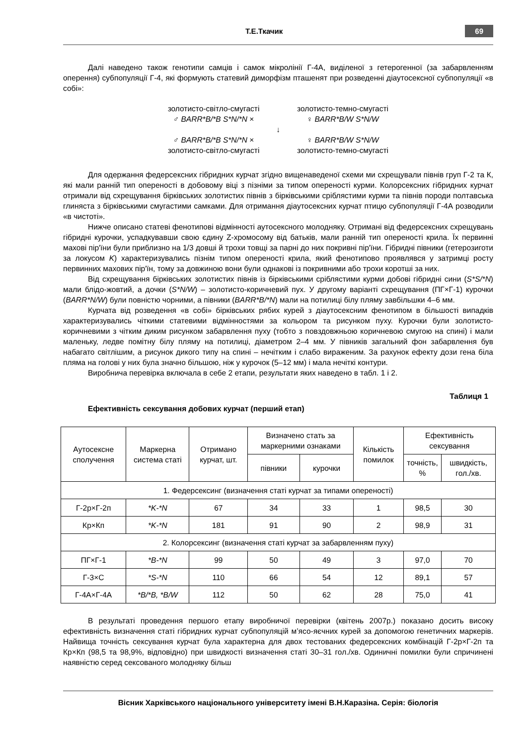Т.Е.Ткачик 69
Далі наведено також генотипи самців і самок мікролінії Г-4А, виділеної з гетерогенної (за забарвленням оперення) субпопуляції Г-4, які формують статевий диморфізм пташенят при розведенні діаутосексної субпопуляції «в собі»:
золотисто-світло-смугасті золотисто-темно-смугасті
♂ BARR*B/*B S*N/*N × ♀ BARR*B/W S*N/W
↓
♂ BARR*B/*B S*N/*N × ♀ BARR*B/W S*N/W
золотисто-світло-смугасті золотисто-темно-смугасті
Для одержання федерсексних гібридних курчат згідно вищенаведеної схеми ми схрещували півнів груп Г-2 та К, які мали ранній тип опереності в добовому віці з пізніми за типом опереності курми. Колорсексних гібридних курчат отримали від схрещування бірківських золотистих півнів з бірківськими сріблястими курми та півнів породи полтавська глиняста з бірківськими смугастими самками. Для отримання діаутосексних курчат птицю субпопуляції Г-4А розводили «в чистоті».
Нижче описано статеві фенотипові відмінності аутосексного молодняку. Отримані від федерсексних схрещувань гібридні курочки, успадкувавши свою єдину Z-хромосому від батьків, мали ранній тип опереності крила. Їх первинні махові пір'їни були приблизно на 1/3 довші й трохи товщі за парні до них покривні пір'їни. Гібридні півники (гетерозиготи за локусом K) характеризувались пізнім типом опереності крила, який фенотипово проявлявся у затримці росту первинних махових пір'їн, тому за довжиною вони були однакові із покривними або трохи коротші за них.
Від схрещування бірківських золотистих півнів із бірківськими сріблястими курми добові гібридні сини (S*S/*N) мали блідо-жовтий, а дочки (S*N/W) – золотисто-коричневий пух. У другому варіанті схрещування (ПГ×Г-1) курочки (BARR*N/W) були повністю чорними, а півники (BARR*B/*N) мали на потилиці білу пляму завбільшки 4–6 мм.
Курчата від розведення «в собі» бірківських рябих курей з діаутосексним фенотипом в більшості випадків характеризувались чіткими статевими відмінностями за кольором та рисунком пуху. Курочки були золотисто-коричневими з чітким диким рисунком забарвлення пуху (тобто з повздовжньою коричневою смугою на спині) і мали маленьку, ледве помітну білу пляму на потилиці, діаметром 2–4 мм. У півників загальний фон забарвлення був набагато світлішим, а рисунок дикого типу на спині – нечітким і слабо вираженим. За рахунок ефекту дози гена біла пляма на голові у них була значно більшою, ніж у курочок (5–12 мм) і мала нечіткі контури.
Виробнича перевірка включала в себе 2 етапи, результати яких наведено в табл. 1 і 2.
Таблиця 1
Ефективність сексування добових курчат (перший етап)
| Аутосексне сполучення | Маркерна система статі | Отримано курчат, шт. | Визначено стать за маркерними ознаками | | Кількість помилок | Ефективність сексування | |
| --- | --- | --- | --- | --- | --- | --- | --- |
| | | | півники | курочки | | точність, % | швидкість, гол./хв. |
| 1. Федерсексинг (визначення статі курчат за типами опереності) | | | | | | | |
| Г-2р×Г-2п | *K-*N | 67 | 34 | 33 | 1 | 98,5 | 30 |
| Кр×Кп | *K-*N | 181 | 91 | 90 | 2 | 98,9 | 31 |
| 2. Колорсексинг (визначення статі курчат за забарвленням пуху) | | | | | | | |
| ПГ×Г-1 | *B-*N | 99 | 50 | 49 | 3 | 97,0 | 70 |
| Г-3×С | *S-*N | 110 | 66 | 54 | 12 | 89,1 | 57 |
| Г-4А×Г-4А | *B/*B, *B/W | 112 | 50 | 62 | 28 | 75,0 | 41 |
В результаті проведення першого етапу виробничої перевірки (квітень 2007р.) показано досить високу ефективність визначення статі гібридних курчат субпопуляцій м’ясо-яєчних курей за допомогою генетичних маркерів. Найвища точність сексування курчат була характерна для двох тестованих федерсексних комбінацій Г-2р×Г-2п та Кр×Кп (98,5 та 98,9%, відповідно) при швидкості визначення статі 30–31 гол./хв. Одиничні помилки були спричинені наявністю серед сексованого молодняку більш
Вісник Харківського національного університету імені В.Н.Каразіна. Серія: біологія